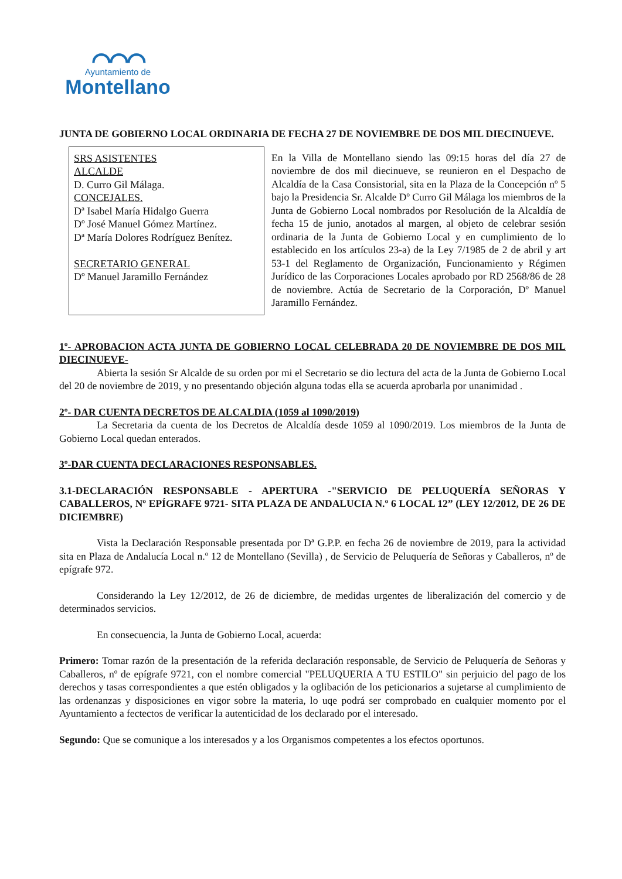⌒⌒⌒
Ayuntamiento de
Montellano
JUNTA DE GOBIERNO LOCAL ORDINARIA DE FECHA 27 DE NOVIEMBRE DE DOS MIL DIECINUEVE.
SRS ASISTENTES
ALCALDE
D. Curro Gil Málaga.
CONCEJALES.
Dª Isabel María Hidalgo Guerra
Dº José Manuel Gómez Martínez.
Dª María Dolores Rodríguez Benítez.
SECRETARIO GENERAL
Dº Manuel Jaramillo Fernández
En la Villa de Montellano siendo las 09:15 horas del día 27 de noviembre de dos mil diecinueve, se reunieron en el Despacho de Alcaldía de la Casa Consistorial, sita en la Plaza de la Concepción nº 5 bajo la Presidencia Sr. Alcalde Dº Curro Gil Málaga los miembros de la Junta de Gobierno Local nombrados por Resolución de la Alcaldía de fecha 15 de junio, anotados al margen, al objeto de celebrar sesión ordinaria de la Junta de Gobierno Local y en cumplimiento de lo establecido en los artículos 23-a) de la Ley 7/1985 de 2 de abril y art 53-1 del Reglamento de Organización, Funcionamiento y Régimen Jurídico de las Corporaciones Locales aprobado por RD 2568/86 de 28 de noviembre. Actúa de Secretario de la Corporación, Dº Manuel Jaramillo Fernández.
1º- APROBACION ACTA JUNTA DE GOBIERNO LOCAL CELEBRADA 20 DE NOVIEMBRE DE DOS MIL DIECINUEVE-
Abierta la sesión Sr Alcalde de su orden por mi el Secretario se dio lectura del acta de la Junta de Gobierno Local del 20 de noviembre de 2019, y no presentando objeción alguna todas ella se acuerda aprobarla por unanimidad .
2º- DAR CUENTA DECRETOS DE ALCALDIA (1059 al 1090/2019)
La Secretaria da cuenta de los Decretos de Alcaldía desde 1059 al 1090/2019. Los miembros de la Junta de Gobierno Local quedan enterados.
3º-DAR CUENTA DECLARACIONES RESPONSABLES.
3.1-DECLARACIÓN RESPONSABLE - APERTURA -"SERVICIO DE PELUQUERÍA SEÑORAS Y CABALLEROS, Nº EPÍGRAFE 9721- SITA PLAZA DE ANDALUCIA N.º 6 LOCAL 12” (LEY 12/2012, DE 26 DE DICIEMBRE)
Vista la Declaración Responsable presentada por Dª G.P.P. en fecha 26 de noviembre de 2019, para la actividad sita en Plaza de Andalucía Local n.º 12 de Montellano (Sevilla) , de Servicio de Peluquería de Señoras y Caballeros, nº de epígrafe 972.
Considerando la Ley 12/2012, de 26 de diciembre, de medidas urgentes de liberalización del comercio y de determinados servicios.
En consecuencia, la Junta de Gobierno Local, acuerda:
Primero: Tomar razón de la presentación de la referida declaración responsable, de Servicio de Peluquería de Señoras y Caballeros, nº de epígrafe 9721, con el nombre comercial "PELUQUERIA A TU ESTILO" sin perjuicio del pago de los derechos y tasas correspondientes a que estén obligados y la oglibación de los peticionarios a sujetarse al cumplimiento de las ordenanzas y disposiciones en vigor sobre la materia, lo uqe podrá ser comprobado en cualquier momento por el Ayuntamiento a fectectos de verificar la autenticidad de los declarado por el interesado.
Segundo: Que se comunique a los interesados y a los Organismos competentes a los efectos oportunos.